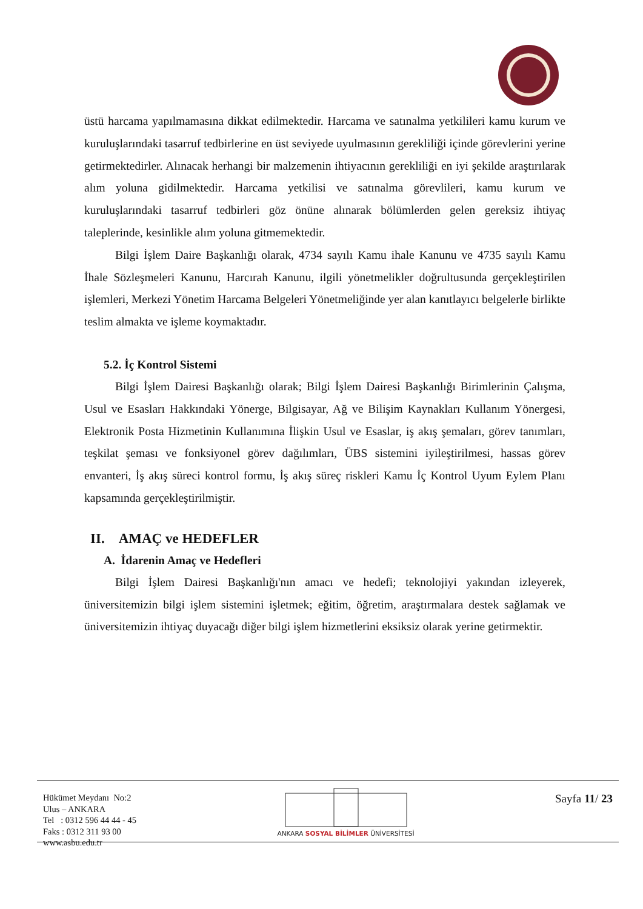üstü harcama yapılmamasına dikkat edilmektedir. Harcama ve satınalma yetkilileri kamu kurum ve kuruluşlarındaki tasarruf tedbirlerine en üst seviyede uyulmasının gerekliliği içinde görevlerini yerine getirmektedirler. Alınacak herhangi bir malzemenin ihtiyacının gerekliliği en iyi şekilde araştırılarak alım yoluna gidilmektedir. Harcama yetkilisi ve satınalma görevlileri, kamu kurum ve kuruluşlarındaki tasarruf tedbirleri göz önüne alınarak bölümlerden gelen gereksiz ihtiyaç taleplerinde, kesinlikle alım yoluna gitmemektedir.
Bilgi İşlem Daire Başkanlığı olarak, 4734 sayılı Kamu ihale Kanunu ve 4735 sayılı Kamu İhale Sözleşmeleri Kanunu, Harcırah Kanunu, ilgili yönetmelikler doğrultusunda gerçekleştirilen işlemleri, Merkezi Yönetim Harcama Belgeleri Yönetmeliğinde yer alan kanıtlayıcı belgelerle birlikte teslim almakta ve işleme koymaktadır.
5.2. İç Kontrol Sistemi
Bilgi İşlem Dairesi Başkanlığı olarak; Bilgi İşlem Dairesi Başkanlığı Birimlerinin Çalışma, Usul ve Esasları Hakkındaki Yönerge, Bilgisayar, Ağ ve Bilişim Kaynakları Kullanım Yönergesi, Elektronik Posta Hizmetinin Kullanımına İlişkin Usul ve Esaslar, iş akış şemaları, görev tanımları, teşkilat şeması ve fonksiyonel görev dağılımları, ÜBS sistemini iyileştirilmesi, hassas görev envanteri, İş akış süreci kontrol formu, İş akış süreç riskleri Kamu İç Kontrol Uyum Eylem Planı kapsamında gerçekleştirilmiştir.
II. AMAÇ ve HEDEFLER
A. İdarenin Amaç ve Hedefleri
Bilgi İşlem Dairesi Başkanlığı'nın amacı ve hedefi; teknolojiyi yakından izleyerek, üniversitemizin bilgi işlem sistemini işletmek; eğitim, öğretim, araştırmalara destek sağlamak ve üniversitemizin ihtiyaç duyacağı diğer bilgi işlem hizmetlerini eksiksiz olarak yerine getirmektir.
Hükümet Meydanı No:2
Ulus – ANKARA
Tel : 0312 596 44 44 - 45
Faks : 0312 311 93 00
www.asbu.edu.tr
ANKARA SOSYAL BİLİMLER ÜNİVERSİTESİ
Sayfa 11/ 23